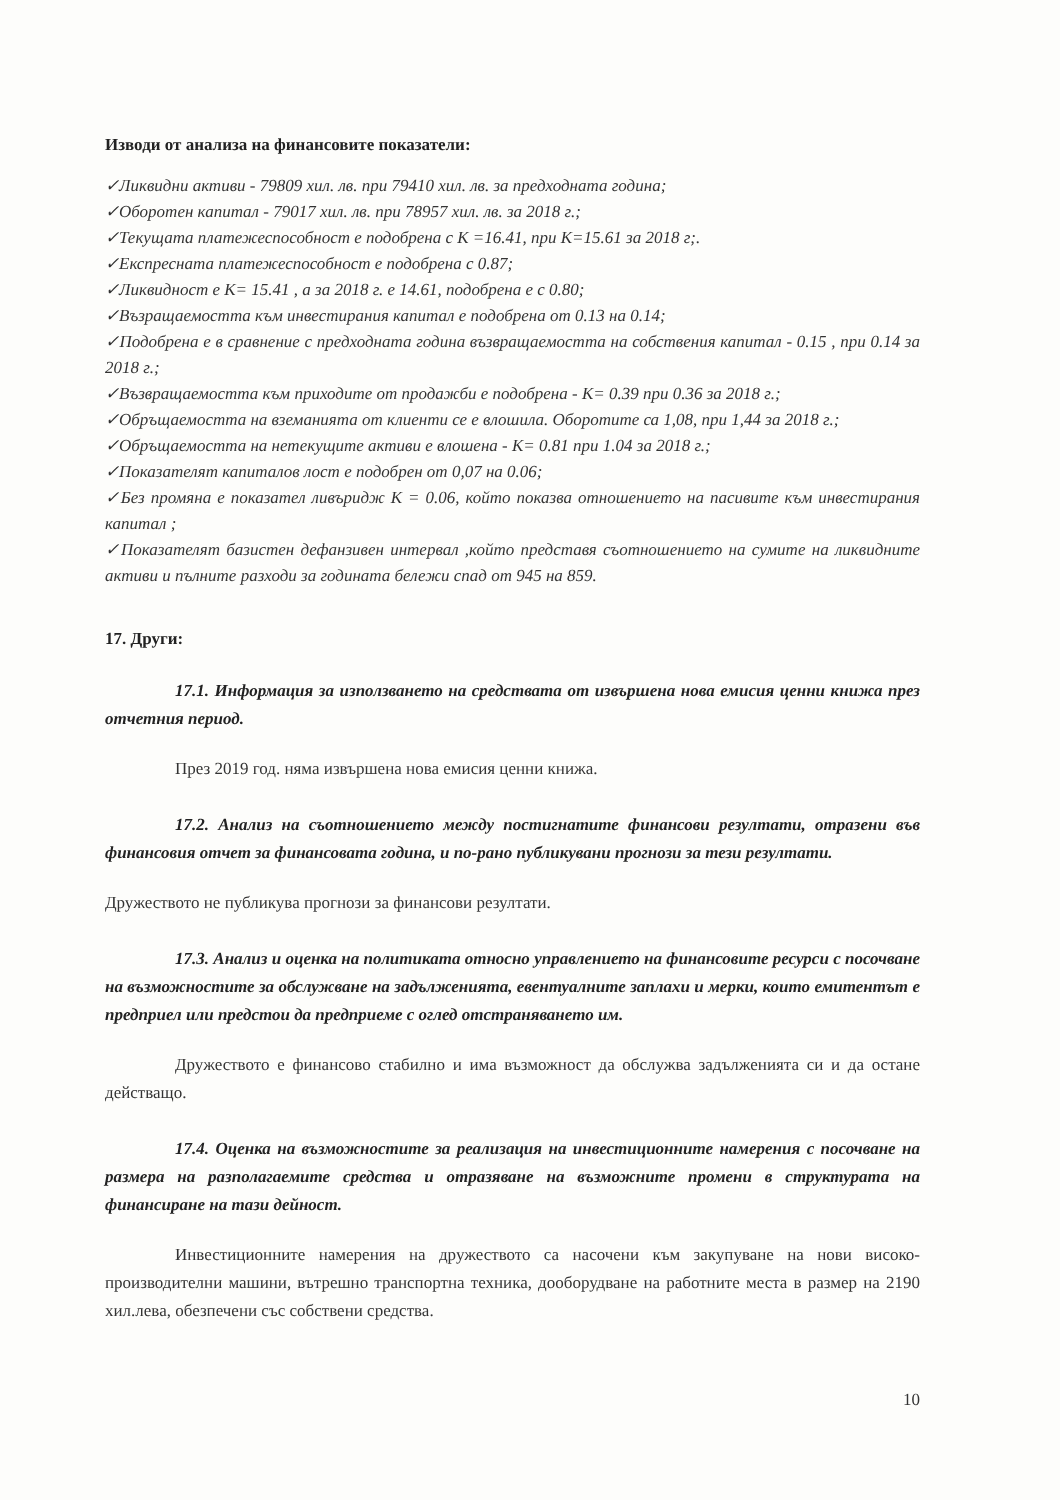Изводи от анализа на финансовите показатели:
✓Ликвидни активи - 79809 хил. лв. при 79410 хил. лв. за предходната година;
✓Оборотен капитал - 79017 хил. лв. при 78957 хил. лв. за 2018 г.;
✓Текущата платежеспособност е подобрена с К =16.41, при К=15.61 за 2018 г;.
✓Експресната платежеспособност е подобрена с 0.87;
✓Ликвидност е К= 15.41 , а за 2018 г. е 14.61, подобрена е с 0.80;
✓Възращаемостта към инвестирания капитал е подобрена от 0.13 на 0.14;
✓Подобрена е в сравнение с предходната година възвращаемостта на собствения капитал - 0.15 , при 0.14 за 2018 г.;
✓Възвращаемостта към приходите от продажби е подобрена - К= 0.39 при 0.36 за 2018 г.;
✓Обръщаемостта на вземанията от клиенти се е влошила. Оборотите са 1,08, при 1,44 за 2018 г.;
✓Обръщаемостта на нетекущите активи е влошена - К= 0.81 при 1.04 за 2018 г.;
✓Показателят капиталов лост е подобрен от 0,07 на 0.06;
✓Без промяна е показател ливъридж К = 0.06, който показва отношението на пасивите към инвестирания капитал ;
✓Показателят базистен дефанзивен интервал ,който представя съотношението на сумите на ликвидните активи и пълните разходи за годината бележи спад от 945 на 859.
17. Други:
17.1. Информация за използването на средствата от извършена нова емисия ценни книжа през отчетния период.
През 2019 год. няма извършена нова емисия ценни книжа.
17.2. Анализ на съотношението между постигнатите финансови резултати, отразени във финансовия отчет за финансовата година, и по-рано публикувани прогнози за тези резултати.
Дружеството не публикува прогнози за финансови резултати.
17.3. Анализ и оценка на политиката относно управлението на финансовите ресурси с посочване на възможностите за обслужване на задълженията, евентуалните заплахи и мерки, които емитентът е предприел или предстои да предприеме с оглед отстраняването им.
Дружеството е финансово стабилно и има възможност да обслужва задълженията си и да остане действащо.
17.4. Оценка на възможностите за реализация на инвестиционните намерения с посочване на размера на разполагаемите средства и отразяване на възможните промени в структурата на финансиране на тази дейност.
Инвестиционните намерения на дружеството са насочени към закупуване на нови високо-производителни машини, вътрешно транспортна техника, дооборудване на работните места в размер на 2190 хил.лева, обезпечени със собствени средства.
10